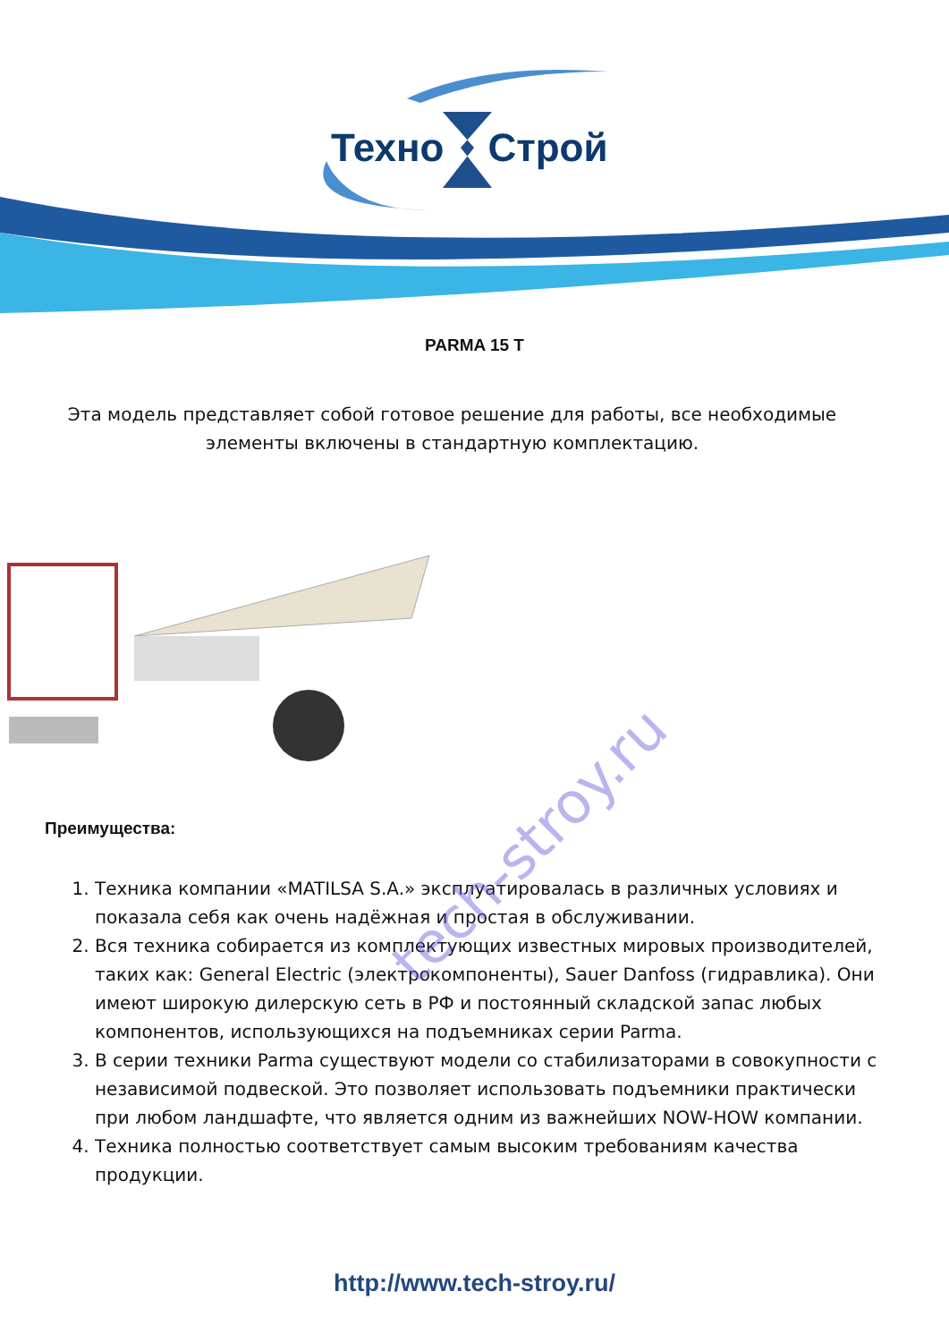Техно Строй
PARMA 15 T
Эта модель представляет собой готовое решение для работы, все необходимые элементы включены в стандартную комплектацию.
Преимущества:
1. Техника компании «MATILSA S.A.» эксплуатировалась в различных условиях и показала себя как очень надёжная и простая в обслуживании.
2. Вся техника собирается из комплектующих известных мировых производителей, таких как: General Electric (электрокомпоненты), Sauer Danfoss (гидравлика). Они имеют широкую дилерскую сеть в РФ и постоянный складской запас любых компонентов, использующихся на подъемниках серии Parma.
3. В серии техники Parma существуют модели со стабилизаторами в совокупности с независимой подвеской. Это позволяет использовать подъемники практически при любом ландшафте, что является одним из важнейших NOW-HOW компании.
4. Техника полностью соответствует самым высоким требованиям качества продукции.
http://www.tech-stroy.ru/
tech-stroy.ru